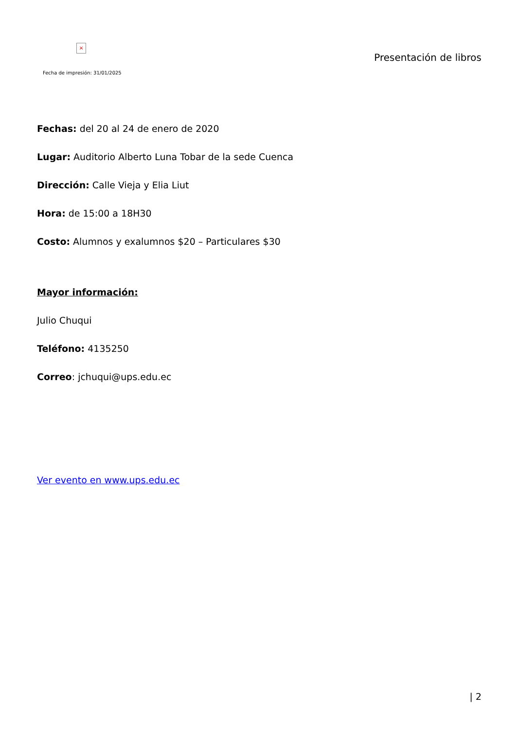×
Fecha de impresión: 31/01/2025
Presentación de libros
Fechas: del 20 al 24 de enero de 2020
Lugar: Auditorio Alberto Luna Tobar de la sede Cuenca
Dirección: Calle Vieja y Elia Liut
Hora: de 15:00 a 18H30
Costo: Alumnos y exalumnos $20 – Particulares $30
Mayor información:
Julio Chuqui
Teléfono: 4135250
Correo: jchuqui@ups.edu.ec
Ver evento en www.ups.edu.ec
| 2